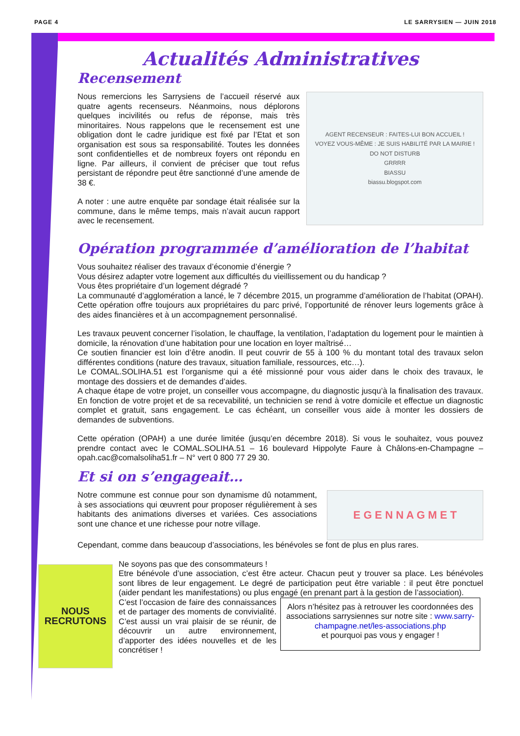PAGE 4 LE SARRYSIEN — JUIN 2018
Actualités Administratives
Recensement
Nous remercions les Sarrysiens de l’accueil réservé aux quatre agents recenseurs. Néanmoins, nous déplorons quelques incivilités ou refus de réponse, mais très minoritaires. Nous rappelons que le recensement est une obligation dont le cadre juridique est fixé par l’Etat et son organisation est sous sa responsabilité. Toutes les données sont confidentielles et de nombreux foyers ont répondu en ligne. Par ailleurs, il convient de préciser que tout refus persistant de répondre peut être sanctionné d’une amende de 38 €.
A noter : une autre enquête par sondage était réalisée sur la commune, dans le même temps, mais n’avait aucun rapport avec le recensement.
AGENT RECENSEUR : FAITES-LUI BON ACCUEIL !
VOYEZ VOUS-MÊME : JE SUIS HABILITÉ PAR LA MAIRIE !
DO NOT DISTURB
GRRRR
BIASSU
biassu.blogspot.com
Opération programmée d’amélioration de l’habitat
Vous souhaitez réaliser des travaux d’économie d’énergie ?
Vous désirez adapter votre logement aux difficultés du vieillissement ou du handicap ?
Vous êtes propriétaire d’un logement dégradé ?
La communauté d’agglomération a lancé, le 7 décembre 2015, un programme d’amélioration de l’habitat (OPAH). Cette opération offre toujours aux propriétaires du parc privé, l’opportunité de rénover leurs logements grâce à des aides financières et à un accompagnement personnalisé.
Les travaux peuvent concerner l’isolation, le chauffage, la ventilation, l’adaptation du logement pour le maintien à domicile, la rénovation d’une habitation pour une location en loyer maîtrisé…
Ce soutien financier est loin d’être anodin. Il peut couvrir de 55 à 100 % du montant total des travaux selon différentes conditions (nature des travaux, situation familiale, ressources, etc…).
Le COMAL.SOLIHA.51 est l’organisme qui a été missionné pour vous aider dans le choix des travaux, le montage des dossiers et de demandes d’aides.
A chaque étape de votre projet, un conseiller vous accompagne, du diagnostic jusqu’à la finalisation des travaux. En fonction de votre projet et de sa recevabilité, un technicien se rend à votre domicile et effectue un diagnostic complet et gratuit, sans engagement. Le cas échéant, un conseiller vous aide à monter les dossiers de demandes de subventions.
Cette opération (OPAH) a une durée limitée (jusqu’en décembre 2018). Si vous le souhaitez, vous pouvez prendre contact avec le COMAL.SOLIHA.51 – 16 boulevard Hippolyte Faure à Châlons-en-Champagne – opah.cac@comalsoliha51.fr – N° vert 0 800 77 29 30.
Et si on s’engageait…
Notre commune est connue pour son dynamisme dû notamment, à ses associations qui œuvrent pour proposer régulièrement à ses habitants des animations diverses et variées. Ces associations sont une chance et une richesse pour notre village.
E G E N N A G M E T
Cependant, comme dans beaucoup d’associations, les bénévoles se font de plus en plus rares.
NOUS RECRUTONS
Ne soyons pas que des consommateurs !
Etre bénévole d’une association, c’est être acteur. Chacun peut y trouver sa place. Les bénévoles sont libres de leur engagement. Le degré de participation peut être variable : il peut être ponctuel (aider pendant les manifestations) ou plus engagé (en prenant part à la gestion de l’association).
C’est l’occasion de faire des connaissances et de partager des moments de convivialité. C’est aussi un vrai plaisir de se réunir, de découvrir un autre environnement, d’apporter des idées nouvelles et de les concrétiser !
Alors n’hésitez pas à retrouver les coordonnées des associations sarrysiennes sur notre site : www.sarry-champagne.net/les-associations.php
et pourquoi pas vous y engager !